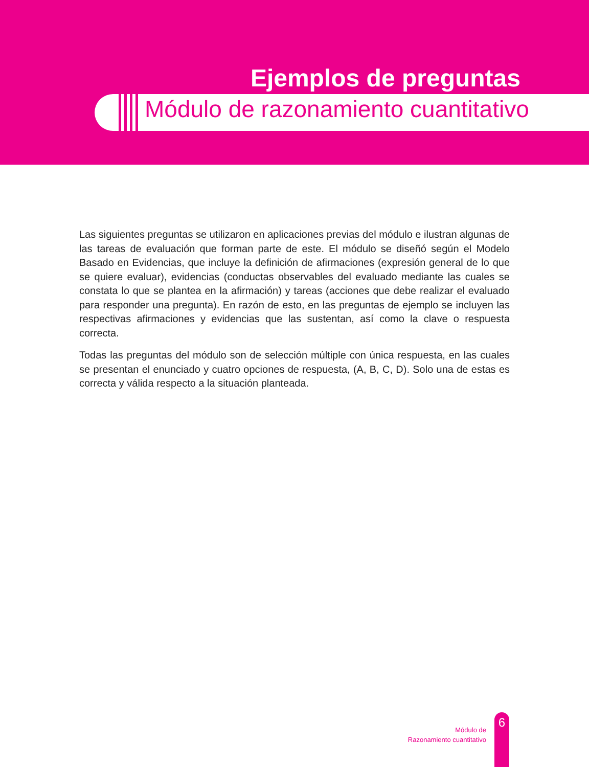Ejemplos de preguntas
Módulo de razonamiento cuantitativo
Las siguientes preguntas se utilizaron en aplicaciones previas del módulo e ilustran algunas de las tareas de evaluación que forman parte de este. El módulo se diseñó según el Modelo Basado en Evidencias, que incluye la definición de afirmaciones (expresión general de lo que se quiere evaluar), evidencias (conductas observables del evaluado mediante las cuales se constata lo que se plantea en la afirmación) y tareas (acciones que debe realizar el evaluado para responder una pregunta). En razón de esto, en las preguntas de ejemplo se incluyen las respectivas afirmaciones y evidencias que las sustentan, así como la clave o respuesta correcta.
Todas las preguntas del módulo son de selección múltiple con única respuesta, en las cuales se presentan el enunciado y cuatro opciones de respuesta, (A, B, C, D). Solo una de estas es correcta y válida respecto a la situación planteada.
Módulo de
Razonamiento cuantitativo
6